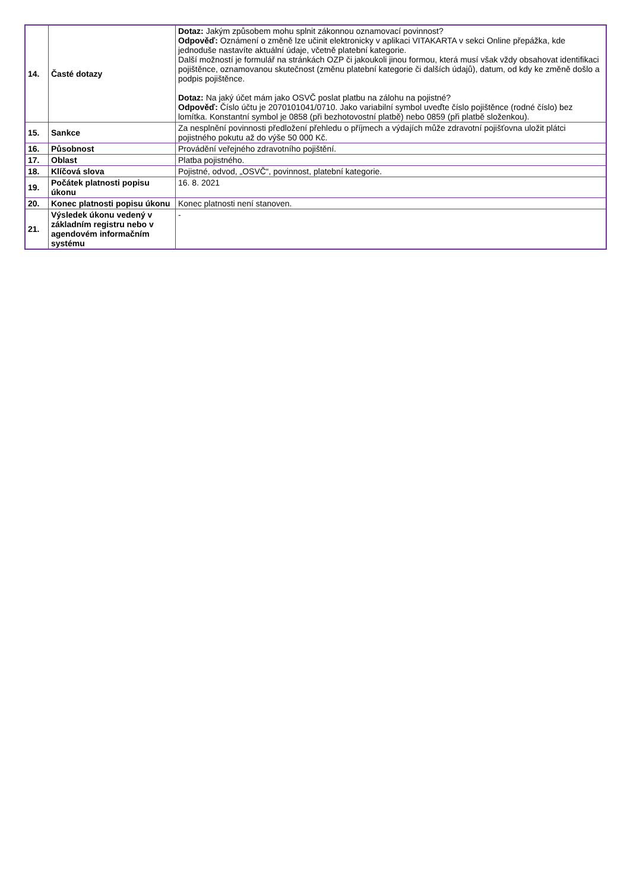| 14. | Časté dotazy | Dotaz: Jakým způsobem mohu splnit zákonnou oznamovací povinnost? Odpověď: Oznámení o změně lze učinit elektronicky v aplikaci VITAKARTA v sekci Online přepážka, kde jednoduše nastavíte aktuální údaje, včetně platební kategorie. Další možností je formulář na stránkách OZP či jakoukoli jinou formou, která musí však vždy obsahovat identifikaci pojištěnce, oznamovanou skutečnost (změnu platební kategorie či dalších údajů), datum, od kdy ke změně došlo a podpis pojištěnce. Dotaz: Na jaký účet mám jako OSVČ poslat platbu na zálohu na pojistné? Odpověď: Číslo účtu je 2070101041/0710. Jako variabilní symbol uveďte číslo pojištěnce (rodné číslo) bez lomítka. Konstantní symbol je 0858 (při bezhotovostní platbě) nebo 0859 (při platbě složenkou). |
| 15. | Sankce | Za nesplnění povinnosti předložení přehledu o příjmech a výdajích může zdravotní pojišťovna uložit plátci pojistného pokutu až do výše 50 000 Kč. |
| 16. | Působnost | Provádění veřejného zdravotního pojištění. |
| 17. | Oblast | Platba pojistného. |
| 18. | Klíčová slova | Pojistné, odvod, „OSVČ“, povinnost, platební kategorie. |
| 19. | Počátek platnosti popisu úkonu | 16. 8. 2021 |
| 20. | Konec platnosti popisu úkonu | Konec platnosti není stanoven. |
| 21. | Výsledek úkonu vedený v základním registru nebo v agendovém informačním systému | - |